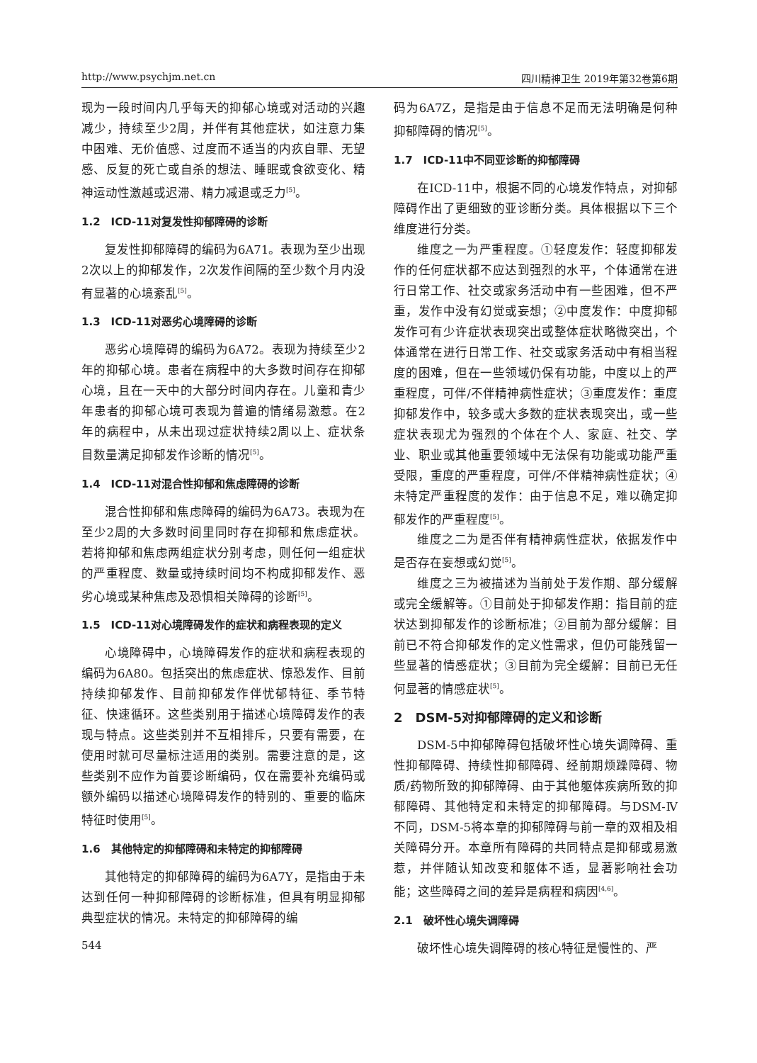http://www.psychjm.net.cn 四川精神卫生 2019年第32卷第6期
现为一段时间内几乎每天的抑郁心境或对活动的兴趣减少，持续至少2周，并伴有其他症状，如注意力集中困难、无价值感、过度而不适当的内疚自罪、无望感、反复的死亡或自杀的想法、睡眠或食欲变化、精神运动性激越或迟滞、精力减退或乏力<sup>[5]</sup>。
1.2　ICD-11对复发性抑郁障碍的诊断
复发性抑郁障碍的编码为6A71。表现为至少出现2次以上的抑郁发作，2次发作间隔的至少数个月内没有显著的心境紊乱<sup>[5]</sup>。
1.3　ICD-11对恶劣心境障碍的诊断
恶劣心境障碍的编码为6A72。表现为持续至少2年的抑郁心境。患者在病程中的大多数时间存在抑郁心境，且在一天中的大部分时间内存在。儿童和青少年患者的抑郁心境可表现为普遍的情绪易激惹。在2年的病程中，从未出现过症状持续2周以上、症状条目数量满足抑郁发作诊断的情况<sup>[5]</sup>。
1.4　ICD-11对混合性抑郁和焦虑障碍的诊断
混合性抑郁和焦虑障碍的编码为6A73。表现为在至少2周的大多数时间里同时存在抑郁和焦虑症状。若将抑郁和焦虑两组症状分别考虑，则任何一组症状的严重程度、数量或持续时间均不构成抑郁发作、恶劣心境或某种焦虑及恐惧相关障碍的诊断<sup>[5]</sup>。
1.5　ICD-11对心境障碍发作的症状和病程表现的定义
心境障碍中，心境障碍发作的症状和病程表现的编码为6A80。包括突出的焦虑症状、惊恐发作、目前持续抑郁发作、目前抑郁发作伴忧郁特征、季节特征、快速循环。这些类别用于描述心境障碍发作的表现与特点。这些类别并不互相排斥，只要有需要，在使用时就可尽量标注适用的类别。需要注意的是，这些类别不应作为首要诊断编码，仅在需要补充编码或额外编码以描述心境障碍发作的特别的、重要的临床特征时使用<sup>[5]</sup>。
1.6　其他特定的抑郁障碍和未特定的抑郁障碍
其他特定的抑郁障碍的编码为6A7Y，是指由于未达到任何一种抑郁障碍的诊断标准，但具有明显抑郁典型症状的情况。未特定的抑郁障碍的编
544
码为6A7Z，是指是由于信息不足而无法明确是何种抑郁障碍的情况<sup>[5]</sup>。
1.7　ICD-11中不同亚诊断的抑郁障碍
在ICD-11中，根据不同的心境发作特点，对抑郁障碍作出了更细致的亚诊断分类。具体根据以下三个维度进行分类。
维度之一为严重程度。①轻度发作：轻度抑郁发作的任何症状都不应达到强烈的水平，个体通常在进行日常工作、社交或家务活动中有一些困难，但不严重，发作中没有幻觉或妄想；②中度发作：中度抑郁发作可有少许症状表现突出或整体症状略微突出，个体通常在进行日常工作、社交或家务活动中有相当程度的困难，但在一些领域仍保有功能，中度以上的严重程度，可伴/不伴精神病性症状；③重度发作：重度抑郁发作中，较多或大多数的症状表现突出，或一些症状表现尤为强烈的个体在个人、家庭、社交、学业、职业或其他重要领域中无法保有功能或功能严重受限，重度的严重程度，可伴/不伴精神病性症状；④未特定严重程度的发作：由于信息不足，难以确定抑郁发作的严重程度<sup>[5]</sup>。
维度之二为是否伴有精神病性症状，依据发作中是否存在妄想或幻觉<sup>[5]</sup>。
维度之三为被描述为当前处于发作期、部分缓解或完全缓解等。①目前处于抑郁发作期：指目前的症状达到抑郁发作的诊断标准；②目前为部分缓解：目前已不符合抑郁发作的定义性需求，但仍可能残留一些显著的情感症状；③目前为完全缓解：目前已无任何显著的情感症状<sup>[5]</sup>。
2　DSM-5对抑郁障碍的定义和诊断
DSM-5中抑郁障碍包括破坏性心境失调障碍、重性抑郁障碍、持续性抑郁障碍、经前期烦躁障碍、物质/药物所致的抑郁障碍、由于其他躯体疾病所致的抑郁障碍、其他特定和未特定的抑郁障碍。与DSM-Ⅳ不同，DSM-5将本章的抑郁障碍与前一章的双相及相关障碍分开。本章所有障碍的共同特点是抑郁或易激惹，并伴随认知改变和躯体不适，显著影响社会功能；这些障碍之间的差异是病程和病因<sup>[4,6]</sup>。
2.1　破坏性心境失调障碍
破坏性心境失调障碍的核心特征是慢性的、严